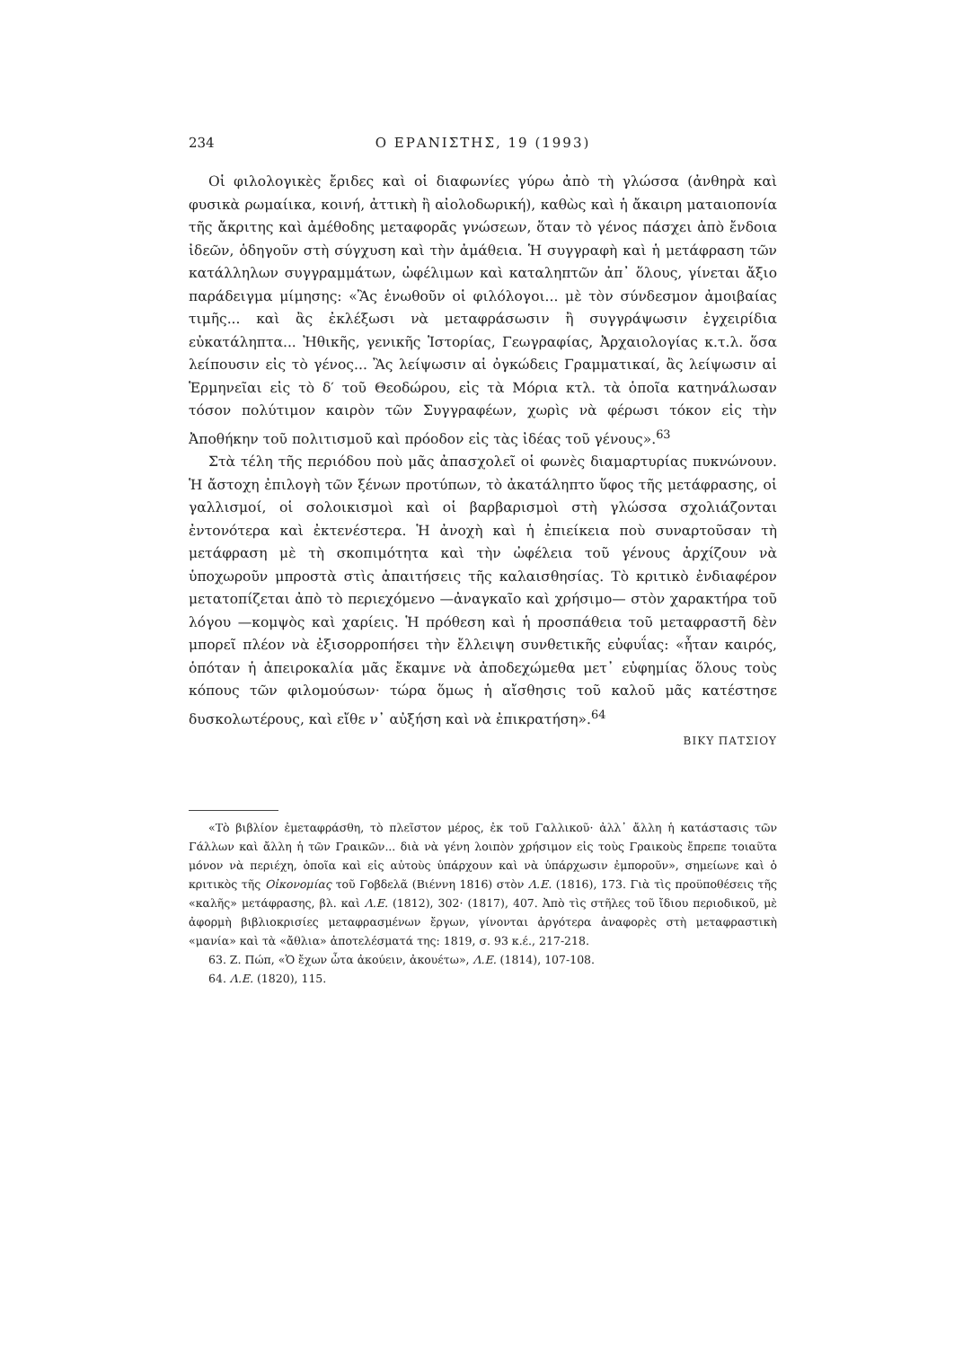234 Ο ΕΡΑΝΙΣΤΗΣ, 19 (1993)
Οἱ φιλολογικὲς ἔριδες καὶ οἱ διαφωνίες γύρω ἀπὸ τὴ γλώσσα (ἀνθηρὰ καὶ φυσικὰ ρωμαίικα, κοινή, ἀττικὴ ἢ αἰολοδωρική), καθὼς καὶ ἡ ἄκαιρη ματαιοπονία τῆς ἄκριτης καὶ ἀμέθοδης μεταφορᾶς γνώσεων, ὅταν τὸ γένος πάσχει ἀπὸ ἔνδοια ἰδεῶν, ὁδηγοῦν στὴ σύγχυση καὶ τὴν ἀμάθεια. Ἡ συγγραφὴ καὶ ἡ μετάφραση τῶν κατάλληλων συγγραμμάτων, ὠφέλιμων καὶ καταληπτῶν ἀπ᾽ ὅλους, γίνεται ἄξιο παράδειγμα μίμησης: «Ἂς ἑνωθοῦν οἱ φιλόλογοι... μὲ τὸν σύνδεσμον ἀμοιβαίας τιμῆς... καὶ ἂς ἐκλέξωσι νὰ μεταφράσωσιν ἢ συγγράψωσιν ἐγχειρίδια εὐκατάληπτα... Ἠθικῆς, γενικῆς Ἱστορίας, Γεωγραφίας, Ἀρχαιολογίας κ.τ.λ. ὅσα λείπουσιν εἰς τὸ γένος... Ἂς λείψωσιν αἱ ὀγκώδεις Γραμματικαί, ἂς λείψωσιν αἱ Ἑρμηνεῖαι εἰς τὸ δ′ τοῦ Θεοδώρου, εἰς τὰ Μόρια κτλ. τὰ ὁποῖα κατηνάλωσαν τόσον πολύτιμον καιρὸν τῶν Συγγραφέων, χωρὶς νὰ φέρωσι τόκον εἰς τὴν Ἀποθήκην τοῦ πολιτισμοῦ καὶ πρόοδον εἰς τὰς ἰδέας τοῦ γένους».<sup>63</sup>
Στὰ τέλη τῆς περιόδου ποὺ μᾶς ἀπασχολεῖ οἱ φωνὲς διαμαρτυρίας πυκνώνουν. Ἡ ἄστοχη ἐπιλογὴ τῶν ξένων προτύπων, τὸ ἀκατάληπτο ὕφος τῆς μετάφρασης, οἱ γαλλισμοί, οἱ σολοικισμοὶ καὶ οἱ βαρβαρισμοὶ στὴ γλώσσα σχολιάζονται ἐντονότερα καὶ ἐκτενέστερα. Ἡ ἀνοχὴ καὶ ἡ ἐπιείκεια ποὺ συναρτοῦσαν τὴ μετάφραση μὲ τὴ σκοπιμότητα καὶ τὴν ὠφέλεια τοῦ γένους ἀρχίζουν νὰ ὑποχωροῦν μπροστὰ στὶς ἀπαιτήσεις τῆς καλαισθησίας. Τὸ κριτικὸ ἐνδιαφέρον μετατοπίζεται ἀπὸ τὸ περιεχόμενο —ἀναγκαῖο καὶ χρήσιμο— στὸν χαρακτήρα τοῦ λόγου —κομψὸς καὶ χαρίεις. Ἡ πρόθεση καὶ ἡ προσπάθεια τοῦ μεταφραστῆ δὲν μπορεῖ πλέον νὰ ἐξισορροπήσει τὴν ἔλλειψη συνθετικῆς εὐφυΐας: «ἦταν καιρός, ὁπόταν ἡ ἀπειροκαλία μᾶς ἔκαμνε νὰ ἀποδεχώμεθα μετ᾽ εὐφημίας ὅλους τοὺς κόπους τῶν φιλομούσων· τώρα ὅμως ἡ αἴσθησις τοῦ καλοῦ μᾶς κατέστησε δυσκολωτέρους, καὶ εἴθε ν᾽ αὐξήση καὶ νὰ ἐπικρατήση».<sup>64</sup>
ΒΙΚΥ ΠΑΤΣΙΟΥ
«Τὸ βιβλίον ἐμεταφράσθη, τὸ πλεῖστον μέρος, ἐκ τοῦ Γαλλικοῦ· ἀλλ᾽ ἄλλη ἡ κατάστασις τῶν Γάλλων καὶ ἄλλη ἡ τῶν Γραικῶν... διὰ νὰ γένη λοιπὸν χρήσιμον εἰς τοὺς Γραικοὺς ἔπρεπε τοιαῦτα μόνον νὰ περιέχη, ὁποῖα καὶ εἰς αὐτοὺς ὑπάρχουν καὶ νὰ ὑπάρχωσιν ἐμποροῦν», σημείωνε καὶ ὁ κριτικὸς τῆς Οἰκονομίας τοῦ Γοβδελᾶ (Βιέννη 1816) στὸν Λ.Ε. (1816), 173. Γιὰ τὶς προϋποθέσεις τῆς «καλῆς» μετάφρασης, βλ. καὶ Λ.Ε. (1812), 302· (1817), 407. Ἀπὸ τὶς στῆλες τοῦ ἴδιου περιοδικοῦ, μὲ ἀφορμὴ βιβλιοκρισίες μεταφρασμένων ἔργων, γίνονται ἀργότερα ἀναφορὲς στὴ μεταφραστικὴ «μανία» καὶ τὰ «ἄθλια» ἀποτελέσματά της: 1819, σ. 93 κ.έ., 217-218.
63. Ζ. Πώπ, «Ὁ ἔχων ὦτα ἀκούειν, ἀκουέτω», Λ.Ε. (1814), 107-108.
64. Λ.Ε. (1820), 115.